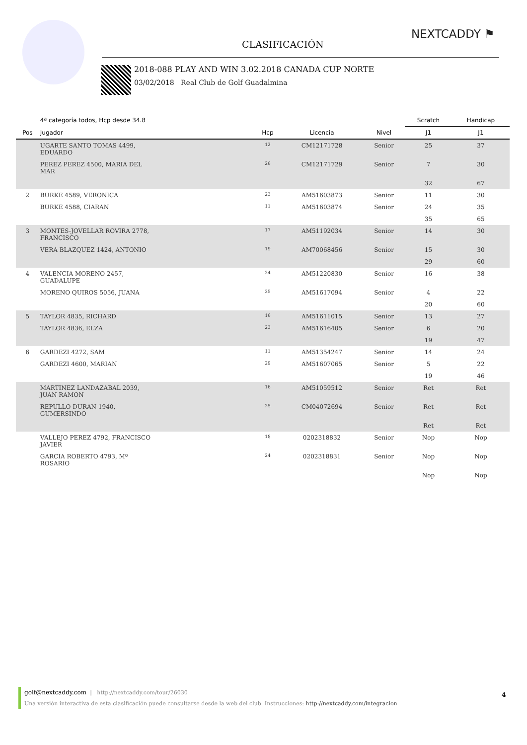CLASIFICACIÓN
NEXTCADDY ⚑
2018-088 PLAY AND WIN 3.02.2018 CANADA CUP NORTE
03/02/2018 Real Club de Golf Guadalmina
| | 4ª categoría todos, Hcp desde 34.8 | | | | Scratch | Handicap |
| --- | --- | --- | --- | --- | --- | --- |
| Pos | Jugador | Hcp | Licencia | Nivel | J1 | J1 |
| | UGARTE SANTO TOMAS 4499, EDUARDO | 12 | CM12171728 | Senior | 25 | 37 |
| | PEREZ PEREZ 4500, MARIA DEL MAR | 26 | CM12171729 | Senior | 7 | 30 |
| | | | | | 32 | 67 |
| 2 | BURKE 4589, VERONICA | 23 | AM51603873 | Senior | 11 | 30 |
| | BURKE 4588, CIARAN | 11 | AM51603874 | Senior | 24 | 35 |
| | | | | | 35 | 65 |
| 3 | MONTES-JOVELLAR ROVIRA 2778, FRANCISCO | 17 | AM51192034 | Senior | 14 | 30 |
| | VERA BLAZQUEZ 1424, ANTONIO | 19 | AM70068456 | Senior | 15 | 30 |
| | | | | | 29 | 60 |
| 4 | VALENCIA MORENO 2457, GUADALUPE | 24 | AM51220830 | Senior | 16 | 38 |
| | MORENO QUIROS 5056, JUANA | 25 | AM51617094 | Senior | 4 | 22 |
| | | | | | 20 | 60 |
| 5 | TAYLOR 4835, RICHARD | 16 | AM51611015 | Senior | 13 | 27 |
| | TAYLOR 4836, ELZA | 23 | AM51616405 | Senior | 6 | 20 |
| | | | | | 19 | 47 |
| 6 | GARDEZI 4272, SAM | 11 | AM51354247 | Senior | 14 | 24 |
| | GARDEZI 4600, MARIAN | 29 | AM51607065 | Senior | 5 | 22 |
| | | | | | 19 | 46 |
| | MARTINEZ LANDAZABAL 2039, JUAN RAMON | 16 | AM51059512 | Senior | Ret | Ret |
| | REPULLO DURAN 1940, GUMERSINDO | 25 | CM04072694 | Senior | Ret | Ret |
| | | | | | Ret | Ret |
| | VALLEJO PEREZ 4792, FRANCISCO JAVIER | 18 | 0202318832 | Senior | Nop | Nop |
| | GARCIA ROBERTO 4793, Mº ROSARIO | 24 | 0202318831 | Senior | Nop | Nop |
| | | | | | Nop | Nop |
golf@nextcaddy.com | http://nextcaddy.com/tour/26030
Una versión interactiva de esta clasificación puede consultarse desde la web del club. Instrucciones: http://nextcaddy.com/integracion
4